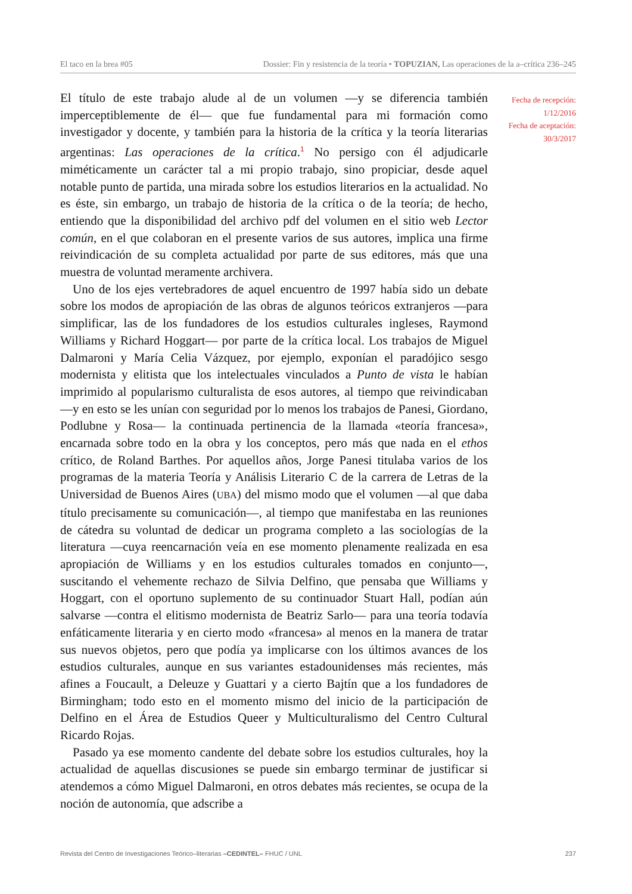El taco en la brea #05 Dossier: Fin y resistencia de la teoría • TOPUZIAN, Las operaciones de la a–crítica 236–245
El título de este trabajo alude al de un volumen —y se diferencia también imperceptiblemente de él— que fue fundamental para mi formación como investigador y docente, y también para la historia de la crítica y la teoría literarias argentinas: Las operaciones de la crítica.<sup>1</sup> No persigo con él adjudicarle miméticamente un carácter tal a mi propio trabajo, sino propiciar, desde aquel notable punto de partida, una mirada sobre los estudios literarios en la actualidad. No es éste, sin embargo, un trabajo de historia de la crítica o de la teoría; de hecho, entiendo que la disponibilidad del archivo pdf del volumen en el sitio web Lector común, en el que colaboran en el presente varios de sus autores, implica una firme reivindicación de su completa actualidad por parte de sus editores, más que una muestra de voluntad meramente archivera.
Uno de los ejes vertebradores de aquel encuentro de 1997 había sido un debate sobre los modos de apropiación de las obras de algunos teóricos extranjeros —para simplificar, las de los fundadores de los estudios culturales ingleses, Raymond Williams y Richard Hoggart— por parte de la crítica local. Los trabajos de Miguel Dalmaroni y María Celia Vázquez, por ejemplo, exponían el paradójico sesgo modernista y elitista que los intelectuales vinculados a Punto de vista le habían imprimido al popularismo culturalista de esos autores, al tiempo que reivindicaban —y en esto se les unían con seguridad por lo menos los trabajos de Panesi, Giordano, Podlubne y Rosa— la continuada pertinencia de la llamada «teoría francesa», encarnada sobre todo en la obra y los conceptos, pero más que nada en el ethos crítico, de Roland Barthes. Por aquellos años, Jorge Panesi titulaba varios de los programas de la materia Teoría y Análisis Literario C de la carrera de Letras de la Universidad de Buenos Aires (UBA) del mismo modo que el volumen —al que daba título precisamente su comunicación—, al tiempo que manifestaba en las reuniones de cátedra su voluntad de dedicar un programa completo a las sociologías de la literatura —cuya reencarnación veía en ese momento plenamente realizada en esa apropiación de Williams y en los estudios culturales tomados en conjunto—, suscitando el vehemente rechazo de Silvia Delfino, que pensaba que Williams y Hoggart, con el oportuno suplemento de su continuador Stuart Hall, podían aún salvarse —contra el elitismo modernista de Beatriz Sarlo— para una teoría todavía enfáticamente literaria y en cierto modo «francesa» al menos en la manera de tratar sus nuevos objetos, pero que podía ya implicarse con los últimos avances de los estudios culturales, aunque en sus variantes estadounidenses más recientes, más afines a Foucault, a Deleuze y Guattari y a cierto Bajtín que a los fundadores de Birmingham; todo esto en el momento mismo del inicio de la participación de Delfino en el Área de Estudios Queer y Multiculturalismo del Centro Cultural Ricardo Rojas.
Pasado ya ese momento candente del debate sobre los estudios culturales, hoy la actualidad de aquellas discusiones se puede sin embargo terminar de justificar si atendemos a cómo Miguel Dalmaroni, en otros debates más recientes, se ocupa de la noción de autonomía, que adscribe a
Fecha de recepción:
1/12/2016
Fecha de aceptación:
30/3/2017
Revista del Centro de Investigaciones Teórico–literarias –CEDINTEL– FHUC / UNL 237